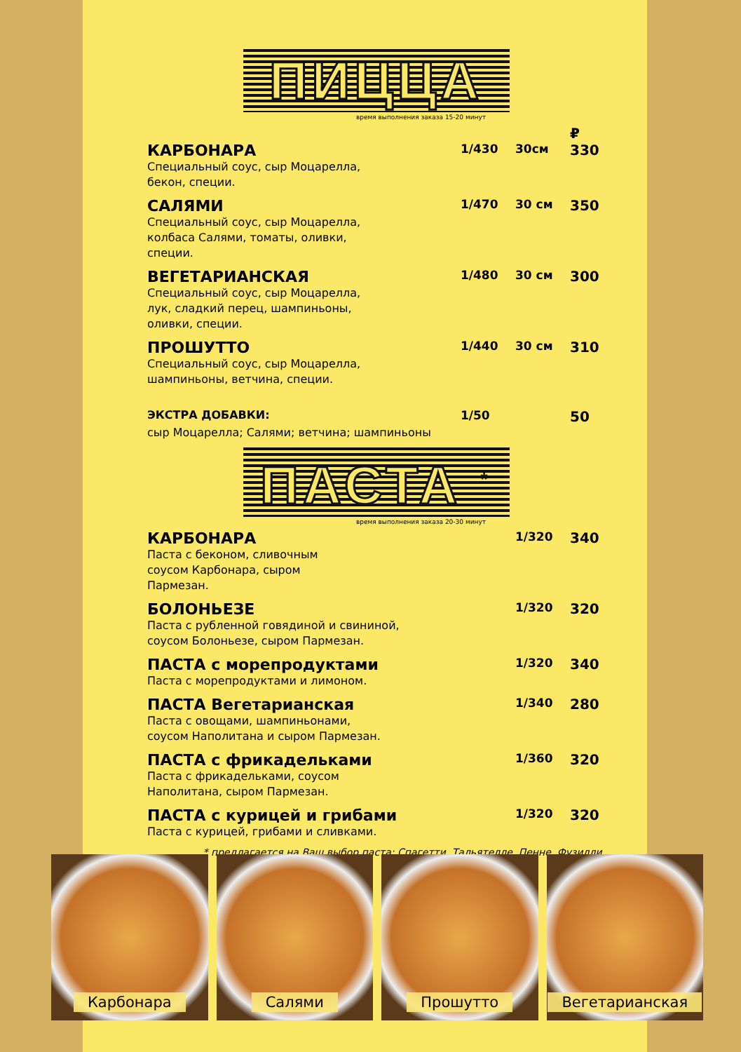ПИЦЦА
время выполнения заказа 15-20 минут
| | | | ₽ |
| КАРБОНАРА | 1/430 | 30см | 330 |
| Специальный соус, сыр Моцарелла, бекон, специи. | | | |
| САЛЯМИ | 1/470 | 30 см | 350 |
| Специальный соус, сыр Моцарелла, колбаса Салями, томаты, оливки, специи. | | | |
| ВЕГЕТАРИАНСКАЯ | 1/480 | 30 см | 300 |
| Специальный соус, сыр Моцарелла, лук, сладкий перец, шампиньоны, оливки, специи. | | | |
| ПРОШУТТО | 1/440 | 30 см | 310 |
| Специальный соус, сыр Моцарелла, шампиньоны, ветчина, специи. | | | |
| ЭКСТРА ДОБАВКИ: | 1/50 | | 50 |
| сыр Моцарелла; Салями; ветчина; шампиньоны | | | |
ПАСТА <sup>*</sup>
время выполнения заказа 20-30 минут
| КАРБОНАРА | 1/320 | 340 |
| Паста с беконом, сливочным соусом Карбонара, сыром Пармезан. | | |
| БОЛОНЬЕЗЕ | 1/320 | 320 |
| Паста с рубленной говядиной и свининой, соусом Болоньезе, сыром Пармезан. | | |
| ПАСТА с морепродуктами | 1/320 | 340 |
| Паста с морепродуктами и лимоном. | | |
| ПАСТА Вегетарианская | 1/340 | 280 |
| Паста с овощами, шампиньонами, соусом Наполитана и сыром Пармезан. | | |
| ПАСТА с фрикадельками | 1/360 | 320 |
| Паста с фрикадельками, соусом Наполитана, сыром Пармезан. | | |
| ПАСТА с курицей и грибами | 1/320 | 320 |
| Паста с курицей, грибами и сливками. | | |
* предлагается на Ваш выбор паста: Спагетти, Тальятелле, Пенне, Фузилли.
Карбонара Салями Прошутто Вегетарианская